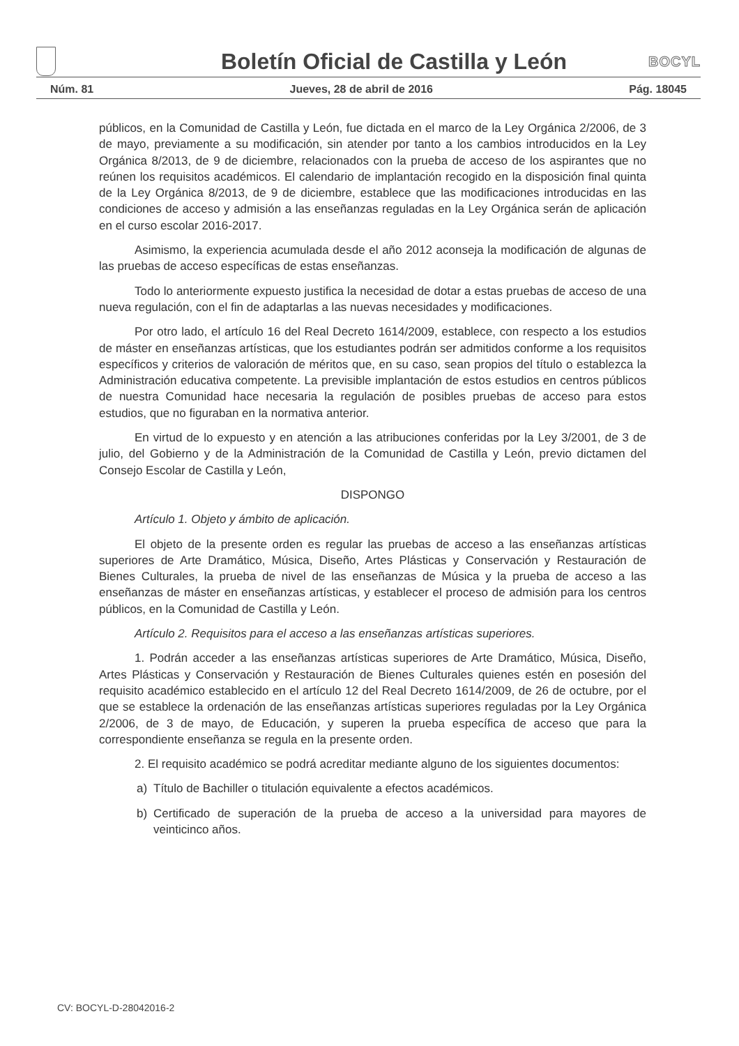Boletín Oficial de Castilla y León
BOCYL
Núm. 81 Jueves, 28 de abril de 2016 Pág. 18045
públicos, en la Comunidad de Castilla y León, fue dictada en el marco de la Ley Orgánica 2/2006, de 3 de mayo, previamente a su modificación, sin atender por tanto a los cambios introducidos en la Ley Orgánica 8/2013, de 9 de diciembre, relacionados con la prueba de acceso de los aspirantes que no reúnen los requisitos académicos. El calendario de implantación recogido en la disposición final quinta de la Ley Orgánica 8/2013, de 9 de diciembre, establece que las modificaciones introducidas en las condiciones de acceso y admisión a las enseñanzas reguladas en la Ley Orgánica serán de aplicación en el curso escolar 2016-2017.
Asimismo, la experiencia acumulada desde el año 2012 aconseja la modificación de algunas de las pruebas de acceso específicas de estas enseñanzas.
Todo lo anteriormente expuesto justifica la necesidad de dotar a estas pruebas de acceso de una nueva regulación, con el fin de adaptarlas a las nuevas necesidades y modificaciones.
Por otro lado, el artículo 16 del Real Decreto 1614/2009, establece, con respecto a los estudios de máster en enseñanzas artísticas, que los estudiantes podrán ser admitidos conforme a los requisitos específicos y criterios de valoración de méritos que, en su caso, sean propios del título o establezca la Administración educativa competente. La previsible implantación de estos estudios en centros públicos de nuestra Comunidad hace necesaria la regulación de posibles pruebas de acceso para estos estudios, que no figuraban en la normativa anterior.
En virtud de lo expuesto y en atención a las atribuciones conferidas por la Ley 3/2001, de 3 de julio, del Gobierno y de la Administración de la Comunidad de Castilla y León, previo dictamen del Consejo Escolar de Castilla y León,
DISPONGO
Artículo 1. Objeto y ámbito de aplicación.
El objeto de la presente orden es regular las pruebas de acceso a las enseñanzas artísticas superiores de Arte Dramático, Música, Diseño, Artes Plásticas y Conservación y Restauración de Bienes Culturales, la prueba de nivel de las enseñanzas de Música y la prueba de acceso a las enseñanzas de máster en enseñanzas artísticas, y establecer el proceso de admisión para los centros públicos, en la Comunidad de Castilla y León.
Artículo 2. Requisitos para el acceso a las enseñanzas artísticas superiores.
1. Podrán acceder a las enseñanzas artísticas superiores de Arte Dramático, Música, Diseño, Artes Plásticas y Conservación y Restauración de Bienes Culturales quienes estén en posesión del requisito académico establecido en el artículo 12 del Real Decreto 1614/2009, de 26 de octubre, por el que se establece la ordenación de las enseñanzas artísticas superiores reguladas por la Ley Orgánica 2/2006, de 3 de mayo, de Educación, y superen la prueba específica de acceso que para la correspondiente enseñanza se regula en la presente orden.
2. El requisito académico se podrá acreditar mediante alguno de los siguientes documentos:
a) Título de Bachiller o titulación equivalente a efectos académicos.
b) Certificado de superación de la prueba de acceso a la universidad para mayores de veinticinco años.
CV: BOCYL-D-28042016-2